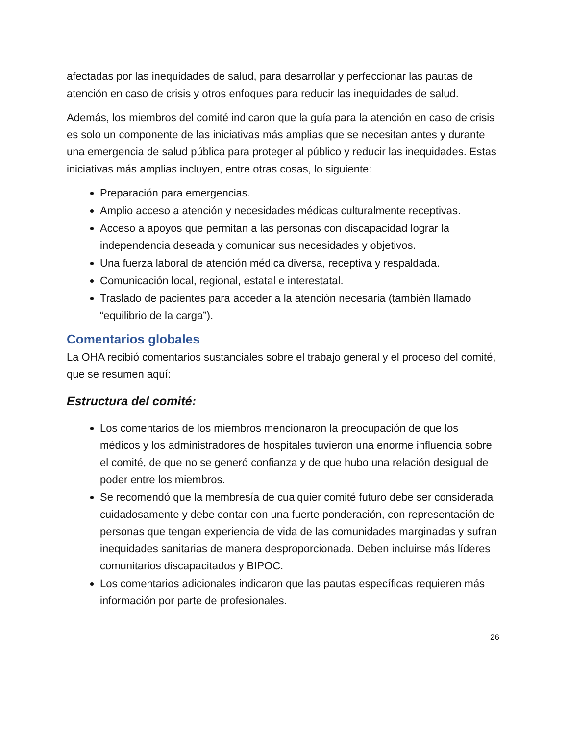afectadas por las inequidades de salud, para desarrollar y perfeccionar las pautas de atención en caso de crisis y otros enfoques para reducir las inequidades de salud.
Además, los miembros del comité indicaron que la guía para la atención en caso de crisis es solo un componente de las iniciativas más amplias que se necesitan antes y durante una emergencia de salud pública para proteger al público y reducir las inequidades. Estas iniciativas más amplias incluyen, entre otras cosas, lo siguiente:
Preparación para emergencias.
Amplio acceso a atención y necesidades médicas culturalmente receptivas.
Acceso a apoyos que permitan a las personas con discapacidad lograr la independencia deseada y comunicar sus necesidades y objetivos.
Una fuerza laboral de atención médica diversa, receptiva y respaldada.
Comunicación local, regional, estatal e interestatal.
Traslado de pacientes para acceder a la atención necesaria (también llamado “equilibrio de la carga”).
Comentarios globales
La OHA recibió comentarios sustanciales sobre el trabajo general y el proceso del comité, que se resumen aquí:
Estructura del comité:
Los comentarios de los miembros mencionaron la preocupación de que los médicos y los administradores de hospitales tuvieron una enorme influencia sobre el comité, de que no se generó confianza y de que hubo una relación desigual de poder entre los miembros.
Se recomendó que la membresía de cualquier comité futuro debe ser considerada cuidadosamente y debe contar con una fuerte ponderación, con representación de personas que tengan experiencia de vida de las comunidades marginadas y sufran inequidades sanitarias de manera desproporcionada. Deben incluirse más líderes comunitarios discapacitados y BIPOC.
Los comentarios adicionales indicaron que las pautas específicas requieren más información por parte de profesionales.
26